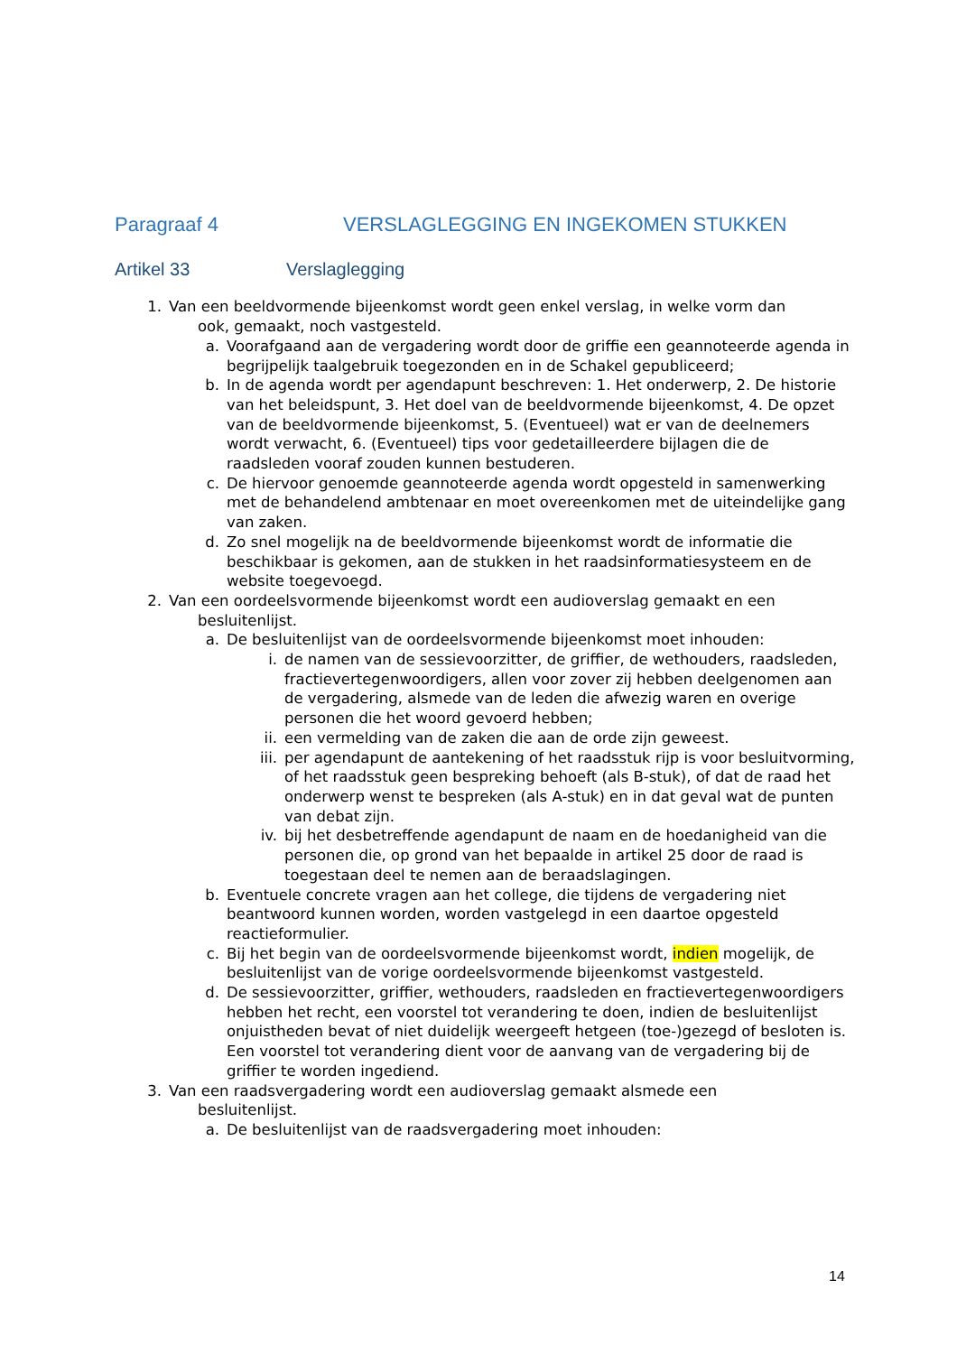Paragraaf 4 VERSLAGLEGGING EN INGEKOMEN STUKKEN
Artikel 33 Verslaglegging
1. Van een beeldvormende bijeenkomst wordt geen enkel verslag, in welke vorm dan
ook, gemaakt, noch vastgesteld.
a. Voorafgaand aan de vergadering wordt door de griffie een geannoteerde agenda in begrijpelijk taalgebruik toegezonden en in de Schakel gepubliceerd;
b. In de agenda wordt per agendapunt beschreven: 1. Het onderwerp, 2. De historie van het beleidspunt, 3. Het doel van de beeldvormende bijeenkomst, 4. De opzet van de beeldvormende bijeenkomst, 5. (Eventueel) wat er van de deelnemers wordt verwacht, 6. (Eventueel) tips voor gedetailleerdere bijlagen die de raadsleden vooraf zouden kunnen bestuderen.
c. De hiervoor genoemde geannoteerde agenda wordt opgesteld in samenwerking met de behandelend ambtenaar en moet overeenkomen met de uiteindelijke gang van zaken.
d. Zo snel mogelijk na de beeldvormende bijeenkomst wordt de informatie die beschikbaar is gekomen, aan de stukken in het raadsinformatiesysteem en de website toegevoegd.
2. Van een oordeelsvormende bijeenkomst wordt een audioverslag gemaakt en een
besluitenlijst.
a. De besluitenlijst van de oordeelsvormende bijeenkomst moet inhouden:
i. de namen van de sessievoorzitter, de griffier, de wethouders, raadsleden, fractievertegenwoordigers, allen voor zover zij hebben deelgenomen aan de vergadering, alsmede van de leden die afwezig waren en overige personen die het woord gevoerd hebben;
ii. een vermelding van de zaken die aan de orde zijn geweest.
iii. per agendapunt de aantekening of het raadsstuk rijp is voor besluitvorming, of het raadsstuk geen bespreking behoeft (als B-stuk), of dat de raad het onderwerp wenst te bespreken (als A-stuk) en in dat geval wat de punten van debat zijn.
iv. bij het desbetreffende agendapunt de naam en de hoedanigheid van die personen die, op grond van het bepaalde in artikel 25 door de raad is toegestaan deel te nemen aan de beraadslagingen.
b. Eventuele concrete vragen aan het college, die tijdens de vergadering niet beantwoord kunnen worden, worden vastgelegd in een daartoe opgesteld reactieformulier.
c. Bij het begin van de oordeelsvormende bijeenkomst wordt, indien mogelijk, de besluitenlijst van de vorige oordeelsvormende bijeenkomst vastgesteld.
d. De sessievoorzitter, griffier, wethouders, raadsleden en fractievertegenwoordigers hebben het recht, een voorstel tot verandering te doen, indien de besluitenlijst onjuistheden bevat of niet duidelijk weergeeft hetgeen (toe-)gezegd of besloten is. Een voorstel tot verandering dient voor de aanvang van de vergadering bij de griffier te worden ingediend.
3. Van een raadsvergadering wordt een audioverslag gemaakt alsmede een
besluitenlijst.
a. De besluitenlijst van de raadsvergadering moet inhouden:
14